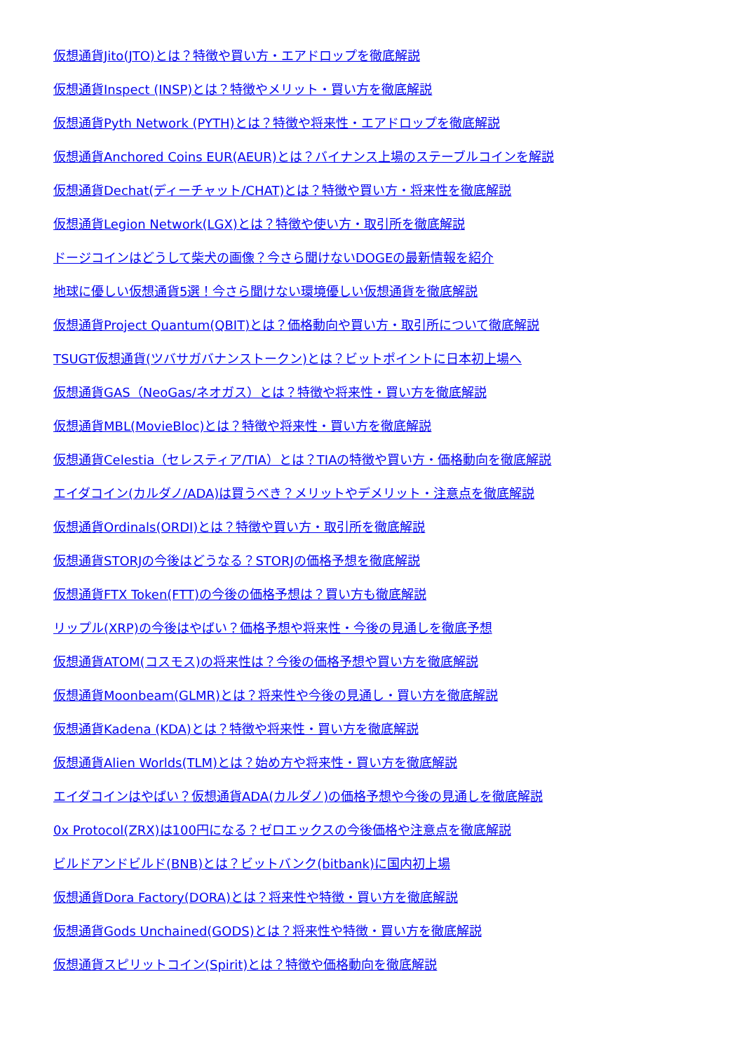仮想通貨Jito(JTO)とは？特徴や買い方・エアドロップを徹底解説
仮想通貨Inspect (INSP)とは？特徴やメリット・買い方を徹底解説
仮想通貨Pyth Network (PYTH)とは？特徴や将来性・エアドロップを徹底解説
仮想通貨Anchored Coins EUR(AEUR)とは？バイナンス上場のステーブルコインを解説
仮想通貨Dechat(ディーチャット/CHAT)とは？特徴や買い方・将来性を徹底解説
仮想通貨Legion Network(LGX)とは？特徴や使い方・取引所を徹底解説
ドージコインはどうして柴犬の画像？今さら聞けないDOGEの最新情報を紹介
地球に優しい仮想通貨5選！今さら聞けない環境優しい仮想通貨を徹底解説
仮想通貨Project Quantum(QBIT)とは？価格動向や買い方・取引所について徹底解説
TSUGT仮想通貨(ツバサガバナンストークン)とは？ビットポイントに日本初上場へ
仮想通貨GAS（NeoGas/ネオガス）とは？特徴や将来性・買い方を徹底解説
仮想通貨MBL(MovieBloc)とは？特徴や将来性・買い方を徹底解説
仮想通貨Celestia（セレスティア/TIA）とは？TIAの特徴や買い方・価格動向を徹底解説
エイダコイン(カルダノ/ADA)は買うべき？メリットやデメリット・注意点を徹底解説
仮想通貨Ordinals(ORDI)とは？特徴や買い方・取引所を徹底解説
仮想通貨STORJの今後はどうなる？STORJの価格予想を徹底解説
仮想通貨FTX Token(FTT)の今後の価格予想は？買い方も徹底解説
リップル(XRP)の今後はやばい？価格予想や将来性・今後の見通しを徹底予想
仮想通貨ATOM(コスモス)の将来性は？今後の価格予想や買い方を徹底解説
仮想通貨Moonbeam(GLMR)とは？将来性や今後の見通し・買い方を徹底解説
仮想通貨Kadena (KDA)とは？特徴や将来性・買い方を徹底解説
仮想通貨Alien Worlds(TLM)とは？始め方や将来性・買い方を徹底解説
エイダコインはやばい？仮想通貨ADA(カルダノ)の価格予想や今後の見通しを徹底解説
0x Protocol(ZRX)は100円になる？ゼロエックスの今後価格や注意点を徹底解説
ビルドアンドビルド(BNB)とは？ビットバンク(bitbank)に国内初上場
仮想通貨Dora Factory(DORA)とは？将来性や特徴・買い方を徹底解説
仮想通貨Gods Unchained(GODS)とは？将来性や特徴・買い方を徹底解説
仮想通貨スピリットコイン(Spirit)とは？特徴や価格動向を徹底解説